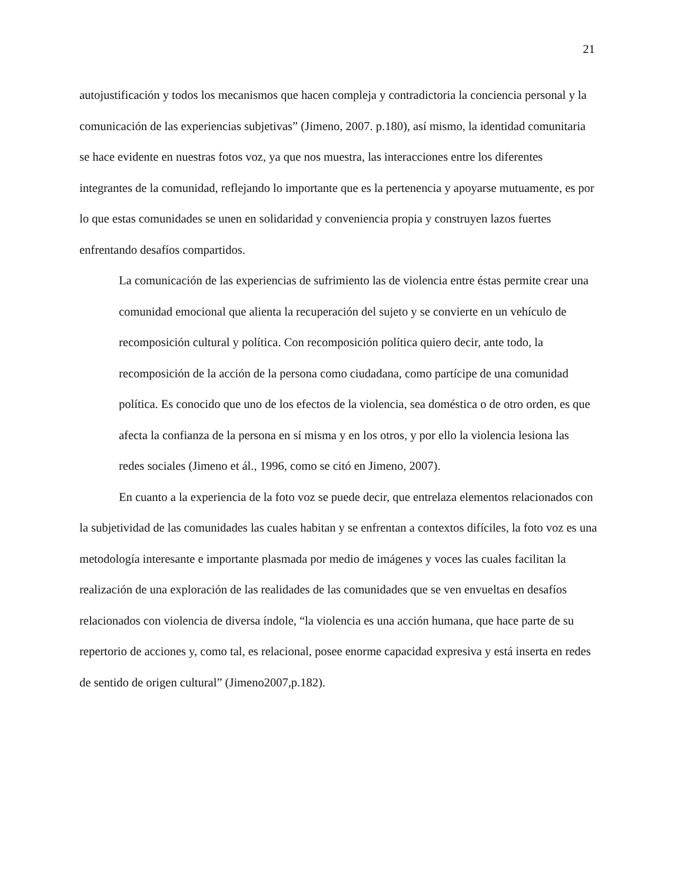21
autojustificación y todos los mecanismos que hacen compleja y contradictoria la conciencia personal y la comunicación de las experiencias subjetivas” (Jimeno, 2007. p.180), así mismo, la identidad comunitaria se hace evidente en nuestras fotos voz, ya que nos muestra, las interacciones entre los diferentes integrantes de la comunidad, reflejando lo importante que es la pertenencia y apoyarse mutuamente, es por lo que estas comunidades se unen en solidaridad y conveniencia propia y construyen lazos fuertes enfrentando desafíos compartidos.
La comunicación de las experiencias de sufrimiento las de violencia entre éstas permite crear una comunidad emocional que alienta la recuperación del sujeto y se convierte en un vehículo de recomposición cultural y política. Con recomposición política quiero decir, ante todo, la recomposición de la acción de la persona como ciudadana, como partícipe de una comunidad política. Es conocido que uno de los efectos de la violencia, sea doméstica o de otro orden, es que afecta la confianza de la persona en sí misma y en los otros, y por ello la violencia lesiona las redes sociales (Jimeno et ál., 1996, como se citó en Jimeno, 2007).
En cuanto a la experiencia de la foto voz se puede decir, que entrelaza elementos relacionados con la subjetividad de las comunidades las cuales habitan y se enfrentan a contextos difíciles, la foto voz es una metodología interesante e importante plasmada por medio de imágenes y voces las cuales facilitan la realización de una exploración de las realidades de las comunidades que se ven envueltas en desafíos relacionados con violencia de diversa índole, “la violencia es una acción humana, que hace parte de su repertorio de acciones y, como tal, es relacional, posee enorme capacidad expresiva y está inserta en redes de sentido de origen cultural” (Jimeno2007,p.182).